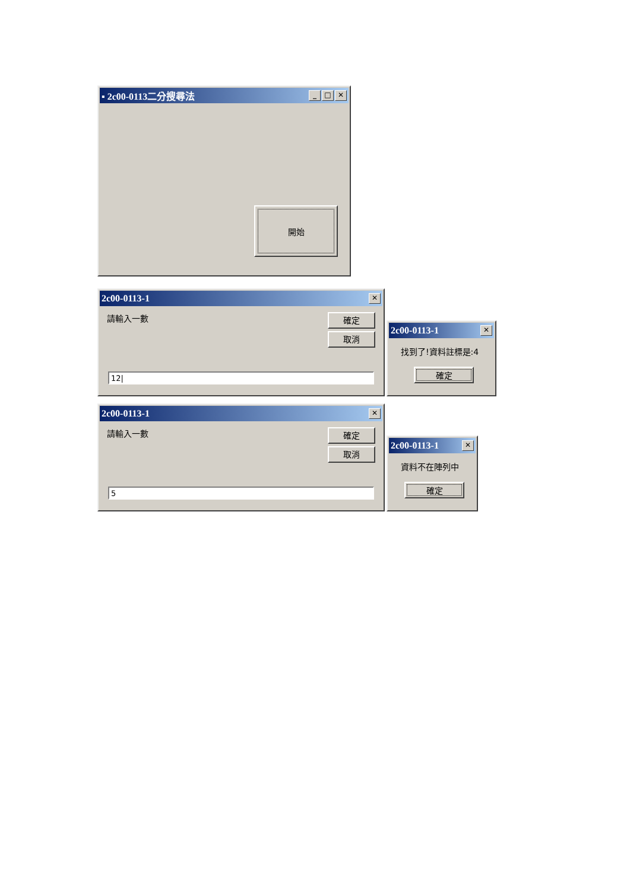▪ 2c00-0113二分搜尋法 _ □ ✕
開始
2c00-0113-1 ✕
請輸入一數
確定
取消
12|
2c00-0113-1 ✕
找到了!資料註標是:4
確定
2c00-0113-1 ✕
請輸入一數
確定
取消
5
2c00-0113-1 ✕
資料不在陣列中
確定